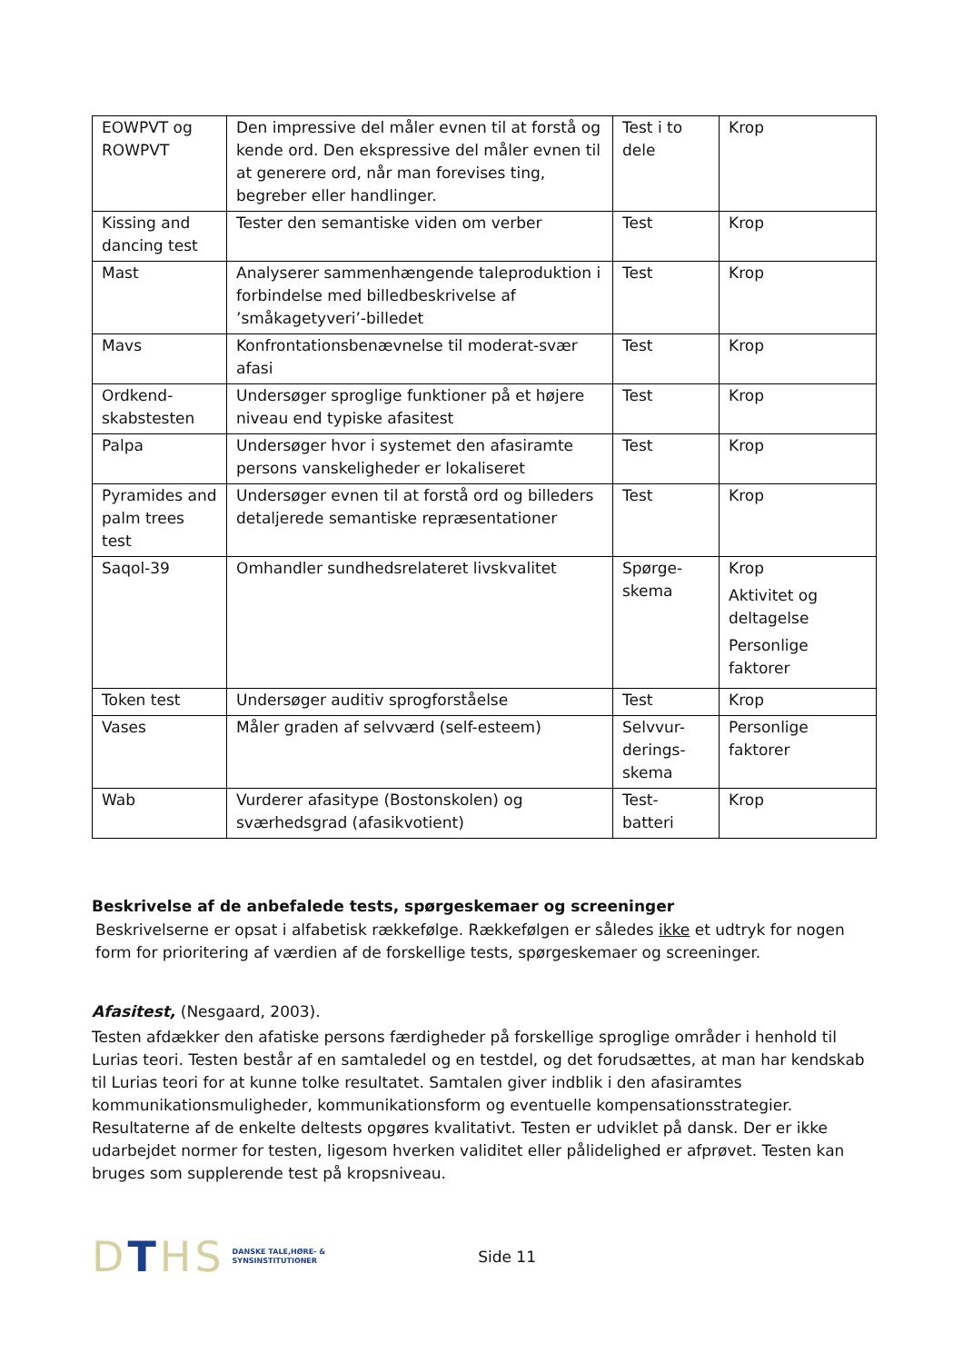| EOWPVT og ROWPVT | Den impressive del måler evnen til at forstå og kende ord. Den ekspressive del måler evnen til at generere ord, når man forevises ting, begreber eller handlinger. | Test i to dele | Krop |
| Kissing and dancing test | Tester den semantiske viden om verber | Test | Krop |
| Mast | Analyserer sammenhængende taleproduktion i forbindelse med billedbeskrivelse af ’småkagetyveri’-billedet | Test | Krop |
| Mavs | Konfrontationsbenævnelse til moderat-svær afasi | Test | Krop |
| Ordkend-skabstesten | Undersøger sproglige funktioner på et højere niveau end typiske afasitest | Test | Krop |
| Palpa | Undersøger hvor i systemet den afasiramte persons vanskeligheder er lokaliseret | Test | Krop |
| Pyramides and palm trees test | Undersøger evnen til at forstå ord og billeders detaljerede semantiske repræsentationer | Test | Krop |
| Saqol-39 | Omhandler sundhedsrelateret livskvalitet | Spørge-skema | Krop Aktivitet og deltagelse Personlige faktorer |
| Token test | Undersøger auditiv sprogforståelse | Test | Krop |
| Vases | Måler graden af selvværd (self-esteem) | Selvvur-derings-skema | Personlige faktorer |
| Wab | Vurderer afasitype (Bostonskolen) og sværhedsgrad (afasikvotient) | Test-batteri | Krop |
Beskrivelse af de anbefalede tests, spørgeskemaer og screeninger
Beskrivelserne er opsat i alfabetisk rækkefølge. Rækkefølgen er således ikke et udtryk for nogen form for prioritering af værdien af de forskellige tests, spørgeskemaer og screeninger.
Afasitest, (Nesgaard, 2003).
Testen afdækker den afatiske persons færdigheder på forskellige sproglige områder i henhold til Lurias teori. Testen består af en samtaledel og en testdel, og det forudsættes, at man har kendskab til Lurias teori for at kunne tolke resultatet. Samtalen giver indblik i den afasiramtes kommunikationsmuligheder, kommunikationsform og eventuelle kompensationsstrategier. Resultaterne af de enkelte deltests opgøres kvalitativt. Testen er udviklet på dansk. Der er ikke udarbejdet normer for testen, ligesom hverken validitet eller pålidelighed er afprøvet. Testen kan bruges som supplerende test på kropsniveau.
DTHS DANSKE TALE,HØRE- &
SYNSINSTITUTIONER Side 11